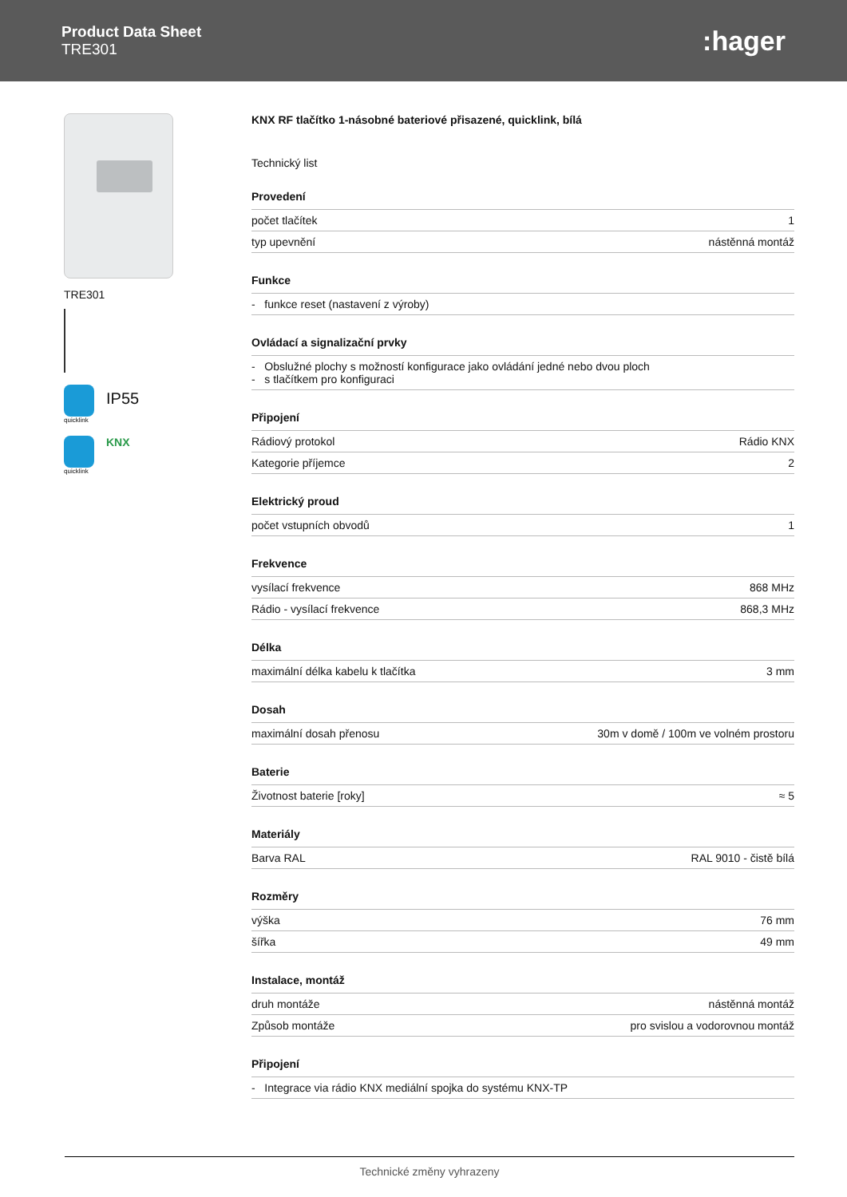Product Data Sheet
TRE301
:hager
TRE301
quicklink
IP55
quicklink
KNX
KNX RF tlačítko 1-násobné bateriové přisazené, quicklink, bílá
Technický list
Provedení
| počet tlačítek | 1 |
| typ upevnění | nástěnná montáž |
Funkce
| - funkce reset (nastavení z výroby) |
Ovládací a signalizační prvky
| - Obslužné plochy s možností konfigurace jako ovládání jedné nebo dvou ploch - s tlačítkem pro konfiguraci |
Připojení
| Rádiový protokol | Rádio KNX |
| Kategorie příjemce | 2 |
Elektrický proud
| počet vstupních obvodů | 1 |
Frekvence
| vysílací frekvence | 868 MHz |
| Rádio - vysílací frekvence | 868,3 MHz |
Délka
| maximální délka kabelu k tlačítka | 3 mm |
Dosah
| maximální dosah přenosu | 30m v domě / 100m ve volném prostoru |
Baterie
| Životnost baterie [roky] | ≈ 5 |
Materiály
| Barva RAL | RAL 9010 - čistě bílá |
Rozměry
| výška | 76 mm |
| šířka | 49 mm |
Instalace, montáž
| druh montáže | nástěnná montáž |
| Způsob montáže | pro svislou a vodorovnou montáž |
Připojení
| - Integrace via rádio KNX mediální spojka do systému KNX-TP |
Technické změny vyhrazeny